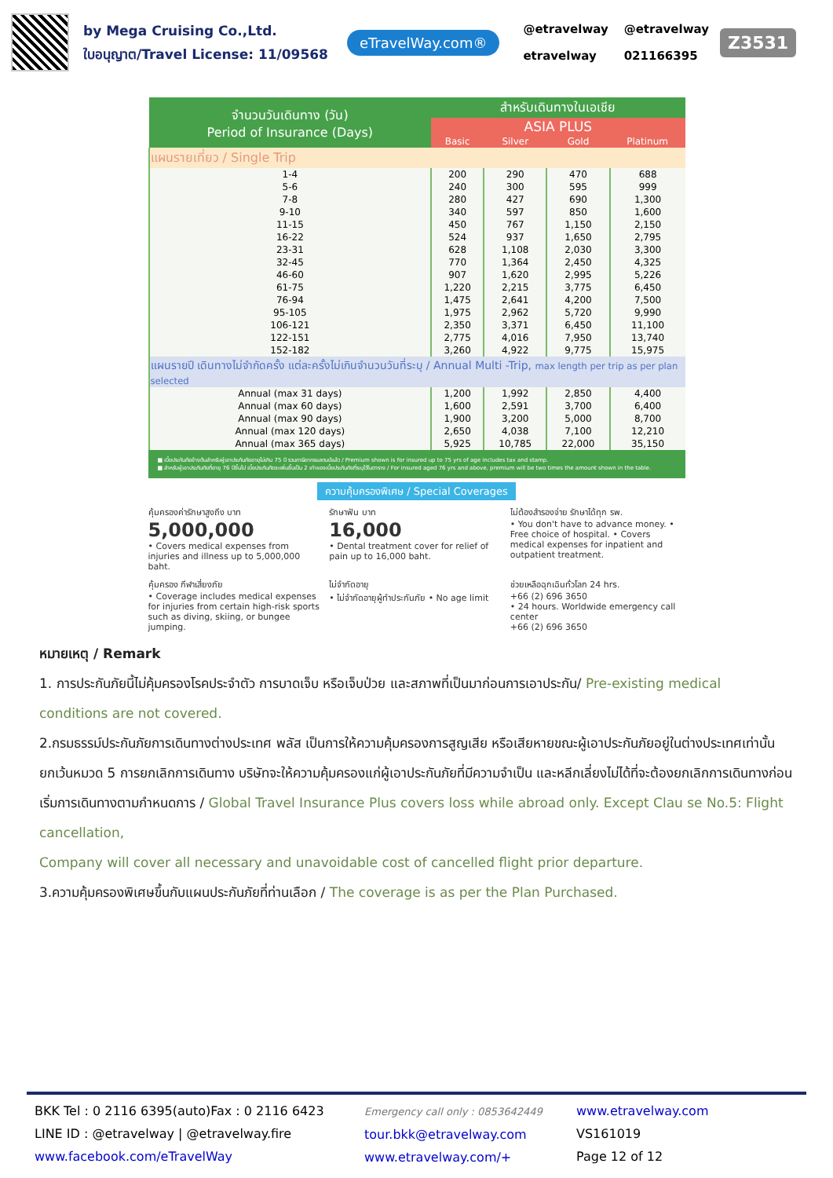by Mega Cruising Co.,Ltd.
ใบอนุญาต/Travel License: 11/09568
eTravelWay.com®
@etravelway
etravelway
@etravelway
021166395
Z3531
| จำนวนวันเดินทาง (วัน) Period of Insurance (Days) | สำหรับเดินทางในเอเชีย | | | |
| --- | --- | --- | --- | --- |
| | ASIA PLUS | | | |
| | Basic | Silver | Gold | Platinum |
| แผนรายเที่ยว / Single Trip | | | | |
| 1-4 | 200 | 290 | 470 | 688 |
| 5-6 | 240 | 300 | 595 | 999 |
| 7-8 | 280 | 427 | 690 | 1,300 |
| 9-10 | 340 | 597 | 850 | 1,600 |
| 11-15 | 450 | 767 | 1,150 | 2,150 |
| 16-22 | 524 | 937 | 1,650 | 2,795 |
| 23-31 | 628 | 1,108 | 2,030 | 3,300 |
| 32-45 | 770 | 1,364 | 2,450 | 4,325 |
| 46-60 | 907 | 1,620 | 2,995 | 5,226 |
| 61-75 | 1,220 | 2,215 | 3,775 | 6,450 |
| 76-94 | 1,475 | 2,641 | 4,200 | 7,500 |
| 95-105 | 1,975 | 2,962 | 5,720 | 9,990 |
| 106-121 | 2,350 | 3,371 | 6,450 | 11,100 |
| 122-151 | 2,775 | 4,016 | 7,950 | 13,740 |
| 152-182 | 3,260 | 4,922 | 9,775 | 15,975 |
| แผนรายปี เดินทางไม่จำกัดครั้ง แต่ละครั้งไม่เกินจำนวนวันที่ระบุ / Annual Multi -Trip, max length per trip as per plan selected | | | | |
| Annual (max 31 days) | 1,200 | 1,992 | 2,850 | 4,400 |
| Annual (max 60 days) | 1,600 | 2,591 | 3,700 | 6,400 |
| Annual (max 90 days) | 1,900 | 3,200 | 5,000 | 8,700 |
| Annual (max 120 days) | 2,650 | 4,038 | 7,100 | 12,210 |
| Annual (max 365 days) | 5,925 | 10,785 | 22,000 | 35,150 |
■ เบี้ยประกันภัยข้างต้นสำหรับผู้เอาประกันภัยอายุไม่เกิน 75 ปี รวมภาษีอากรแสตมป์แล้ว / Premium shown is for insured up to 75 yrs of age includes tax and stamp.
■ สำหรับผู้เอาประกันภัยที่อายุ 76 ปีขึ้นไป เบี้ยประกันภัยจะเพิ่มขึ้นเป็น 2 เท่าของเบี้ยประกันภัยที่ระบุไว้ในตาราง / For insured aged 76 yrs and above, premium will be two times the amount shown in the table.
ความคุ้มครองพิเศษ / Special Coverages
คุ้มครองค่ารักษาสูงถึง บาท
5,000,000
• Covers medical expenses from injuries and illness up to 5,000,000 baht.
รักษาฟัน บาท
16,000
• Dental treatment cover for relief of pain up to 16,000 baht.
ไม่ต้องสำรองจ่าย รักษาได้ทุก รพ.
• You don't have to advance money. • Free choice of hospital. • Covers medical expenses for inpatient and outpatient treatment.
คุ้มครอง กีฬาเสี่ยงภัย
• Coverage includes medical expenses for injuries from certain high-risk sports such as diving, skiing, or bungee jumping.
ไม่จำกัดอายุ
• ไม่จำกัดอายุผู้ทำประกันภัย • No age limit
ช่วยเหลือฉุกเฉินทั่วโลก 24 hrs.
+66 (2) 696 3650
• 24 hours. Worldwide emergency call center
+66 (2) 696 3650
หมายเหตุ / Remark
1. การประกันภัยนี้ไม่คุ้มครองโรคประจำตัว การบาดเจ็บ หรือเจ็บป่วย และสภาพที่เป็นมาก่อนการเอาประกัน/ Pre-existing medical conditions are not covered.
2.กรมธรรม์ประกันภัยการเดินทางต่างประเทศ พลัส เป็นการให้ความคุ้มครองการสูญเสีย หรือเสียหายขณะผู้เอาประกันภัยอยู่ในต่างประเทศเท่านั้น ยกเว้นหมวด 5 การยกเลิกการเดินทาง บริษัทจะให้ความคุ้มครองแก่ผู้เอาประกันภัยที่มีความจำเป็น และหลีกเลี่ยงไม่ได้ที่จะต้องยกเลิกการเดินทางก่อนเริ่มการเดินทางตามกำหนดการ / Global Travel Insurance Plus covers loss while abroad only. Except Clau se No.5: Flight cancellation,
Company will cover all necessary and unavoidable cost of cancelled flight prior departure.
3.ความคุ้มครองพิเศษขึ้นกับแผนประกันภัยที่ท่านเลือก / The coverage is as per the Plan Purchased.
BKK Tel : 0 2116 6395(auto)Fax : 0 2116 6423
LINE ID : @etravelway | @etravelway.fire
www.facebook.com/eTravelWay
Emergency call only : 0853642449
tour.bkk@etravelway.com
www.etravelway.com/+
www.etravelway.com
VS161019
Page 12 of 12